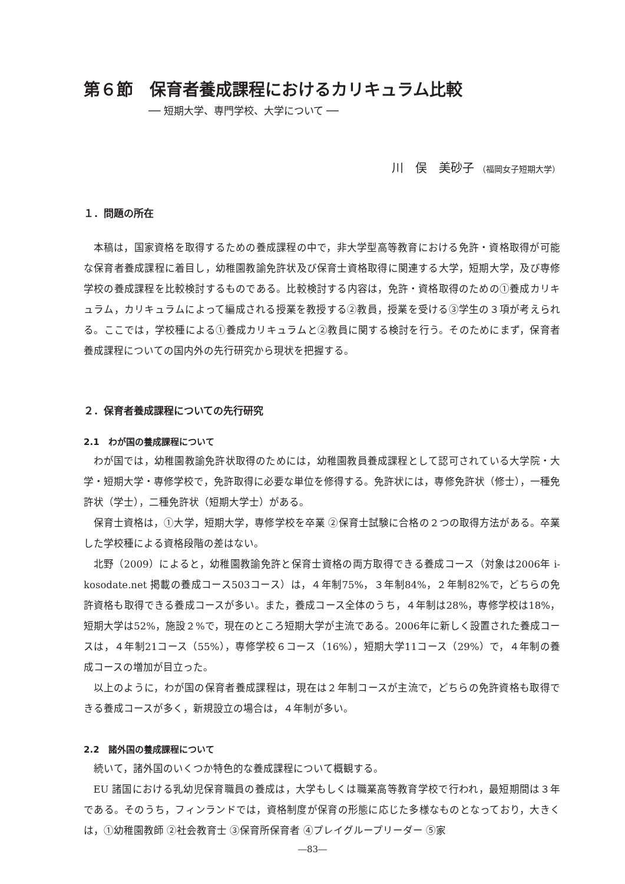第６節　保育者養成課程におけるカリキュラム比較
── 短期大学、専門学校、大学について ──
川　俣　美砂子 （福岡女子短期大学）
１．問題の所在
本稿は，国家資格を取得するための養成課程の中で，非大学型高等教育における免許・資格取得が可能な保育者養成課程に着目し，幼稚園教諭免許状及び保育士資格取得に関連する大学，短期大学，及び専修学校の養成課程を比較検討するものである。比較検討する内容は，免許・資格取得のための①養成カリキュラム，カリキュラムによって編成される授業を教授する②教員，授業を受ける③学生の３項が考えられる。ここでは，学校種による①養成カリキュラムと②教員に関する検討を行う。そのためにまず，保育者養成課程についての国内外の先行研究から現状を把握する。
２．保育者養成課程についての先行研究
2.1　わが国の養成課程について
わが国では，幼稚園教諭免許状取得のためには，幼稚園教員養成課程として認可されている大学院・大学・短期大学・専修学校で，免許取得に必要な単位を修得する。免許状には，専修免許状（修士），一種免許状（学士），二種免許状（短期大学士）がある。
保育士資格は，①大学，短期大学，専修学校を卒業 ②保育士試験に合格の２つの取得方法がある。卒業した学校種による資格段階の差はない。
北野（2009）によると，幼稚園教諭免許と保育士資格の両方取得できる養成コース（対象は2006年 i-kosodate.net 掲載の養成コース503コース）は，４年制75%，３年制84%，２年制82%で，どちらの免許資格も取得できる養成コースが多い。また，養成コース全体のうち，４年制は28%，専修学校は18%，短期大学は52%，施設２%で，現在のところ短期大学が主流である。2006年に新しく設置された養成コースは，４年制21コース（55%），専修学校６コース（16%），短期大学11コース（29%）で，４年制の養成コースの増加が目立った。
以上のように，わが国の保育者養成課程は，現在は２年制コースが主流で，どちらの免許資格も取得できる養成コースが多く，新規設立の場合は，４年制が多い。
2.2　諸外国の養成課程について
続いて，諸外国のいくつか特色的な養成課程について概観する。
EU 諸国における乳幼児保育職員の養成は，大学もしくは職業高等教育学校で行われ，最短期間は３年である。そのうち，フィンランドでは，資格制度が保育の形態に応じた多様なものとなっており，大きくは，①幼稚園教師 ②社会教育士 ③保育所保育者 ④プレイグループリーダー ⑤家
―83―